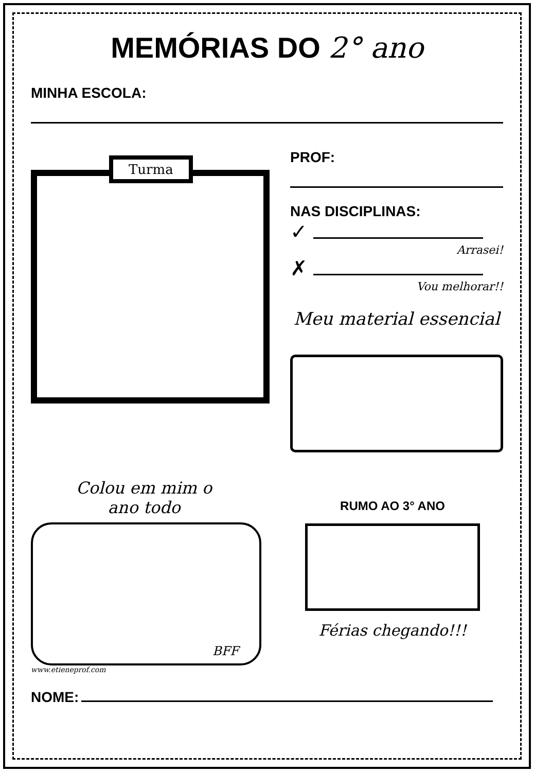MEMÓRIAS DO 2° ano
MINHA ESCOLA:
Turma
PROF:
NAS DISCIPLINAS:
✓
Arrasei!
✗
Vou melhorar!!
Meu material essencial
Colou em mim o
ano todo
BFF
www.etieneprof.com
RUMO AO 3° ANO
Férias chegando!!!
NOME: